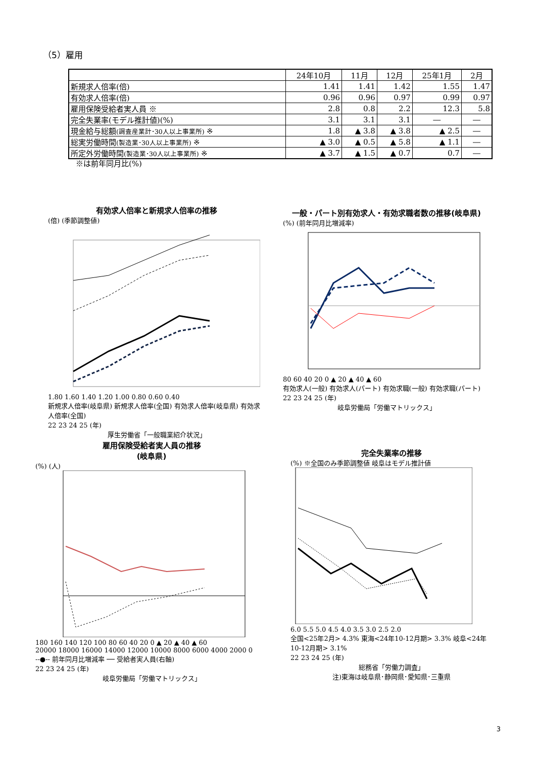（5）雇用
| | 24年10月 | 11月 | 12月 | 25年1月 | 2月 |
| --- | --- | --- | --- | --- | --- |
| 新規求人倍率(倍) | 1.41 | 1.41 | 1.42 | 1.55 | 1.47 |
| 有効求人倍率(倍) | 0.96 | 0.96 | 0.97 | 0.99 | 0.97 |
| 雇用保険受給者実人員 ※ | 2.8 | 0.8 | 2.2 | 12.3 | 5.8 |
| 完全失業率(モデル推計値)(%) | 3.1 | 3.1 | 3.1 | ― | ― |
| 現金給与総額 (調査産業計･30人以上事業所) ※ | 1.8 | ▲ 3.8 | ▲ 3.8 | ▲ 2.5 | ― |
| 総実労働時間 (製造業･30人以上事業所) ※ | ▲ 3.0 | ▲ 0.5 | ▲ 5.8 | ▲ 1.1 | ― |
| 所定外労働時間 (製造業･30人以上事業所) ※ | ▲ 3.7 | ▲ 1.5 | ▲ 0.7 | 0.7 | ― |
※は前年同月比(%)
有効求人倍率と新規求人倍率の推移
(倍) (季節調整値)
1.80 1.60 1.40 1.20 1.00 0.80 0.60 0.40
新規求人倍率(岐阜県) 新規求人倍率(全国) 有効求人倍率(岐阜県) 有効求人倍率(全国)
22 23 24 25 (年)
厚生労働省「一般職業紹介状況」
一般・パート別有効求人・有効求職者数の推移(岐阜県)
(%) (前年同月比増減率)
80 60 40 20 0 ▲ 20 ▲ 40 ▲ 60
有効求人(一般) 有効求人(パート) 有効求職(一般) 有効求職(パート)
22 23 24 25 (年)
岐阜労働局「労働マトリックス」
雇用保険受給者実人員の推移
(岐阜県)
(%) (人)
180 160 140 120 100 80 60 40 20 0 ▲ 20 ▲ 40 ▲ 60
20000 18000 16000 14000 12000 10000 8000 6000 4000 2000 0
‐‐●‐‐ 前年同月比増減率 ── 受給者実人員(右軸)
22 23 24 25 (年)
岐阜労働局「労働マトリックス」
完全失業率の推移
(%) ※全国のみ季節調整値 岐阜はモデル推計値
6.0 5.5 5.0 4.5 4.0 3.5 3.0 2.5 2.0
全国<25年2月> 4.3% 東海<24年10-12月期> 3.3% 岐阜<24年10-12月期> 3.1%
22 23 24 25 (年)
総務省「労働力調査」
注)東海は岐阜県･静岡県･愛知県･三重県
3